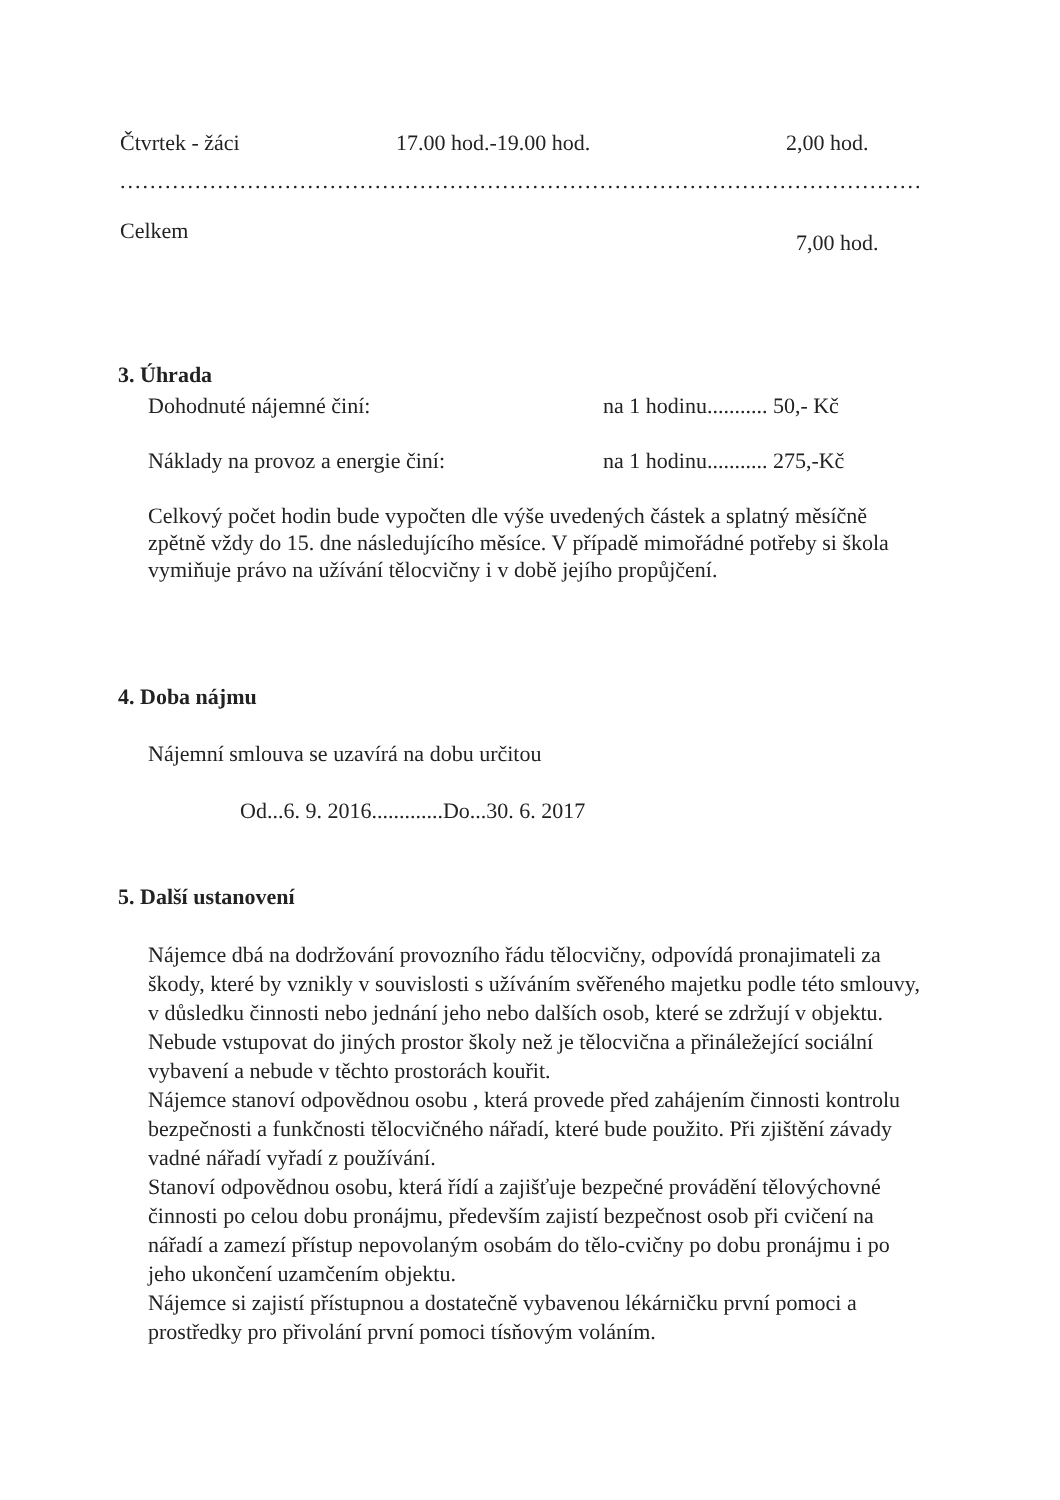Čtvrtek - žáci 17.00 hod.-19.00 hod. 2,00 hod.
................................................................................................................
Celkem 7,00 hod.
3. Úhrada
Dohodnuté nájemné činí: na 1 hodinu........... 50,- Kč
Náklady na provoz a energie činí: na 1 hodinu........... 275,-Kč
Celkový počet hodin bude vypočten dle výše uvedených částek a splatný měsíčně zpětně vždy do 15. dne následujícího měsíce. V případě mimořádné potřeby si škola vymiňuje právo na užívání tělocvičny i v době jejího propůjčení.
4. Doba nájmu
Nájemní smlouva se uzavírá na dobu určitou
Od...6. 9. 2016.............Do...30. 6. 2017
5. Další ustanovení
Nájemce dbá na dodržování provozního řádu tělocvičny, odpovídá pronajimateli za škody, které by vznikly v souvislosti s užíváním svěřeného majetku podle této smlouvy, v důsledku činnosti nebo jednání jeho nebo dalších osob, které se zdržují v objektu. Nebude vstupovat do jiných prostor školy než je tělocvična a přináležející sociální vybavení a nebude v těchto prostorách kouřit.
Nájemce stanoví odpovědnou osobu , která provede před zahájením činnosti kontrolu bezpečnosti a funkčnosti tělocvičného nářadí, které bude použito. Při zjištění závady vadné nářadí vyřadí z používání.
Stanoví odpovědnou osobu, která řídí a zajišťuje bezpečné provádění tělovýchovné činnosti po celou dobu pronájmu, především zajistí bezpečnost osob při cvičení na nářadí a zamezí přístup nepovolaným osobám do tělo-cvičny po dobu pronájmu i po jeho ukončení uzamčením objektu.
Nájemce si zajistí přístupnou a dostatečně vybavenou lékárničku první pomoci a prostředky pro přivolání první pomoci tísňovým voláním.